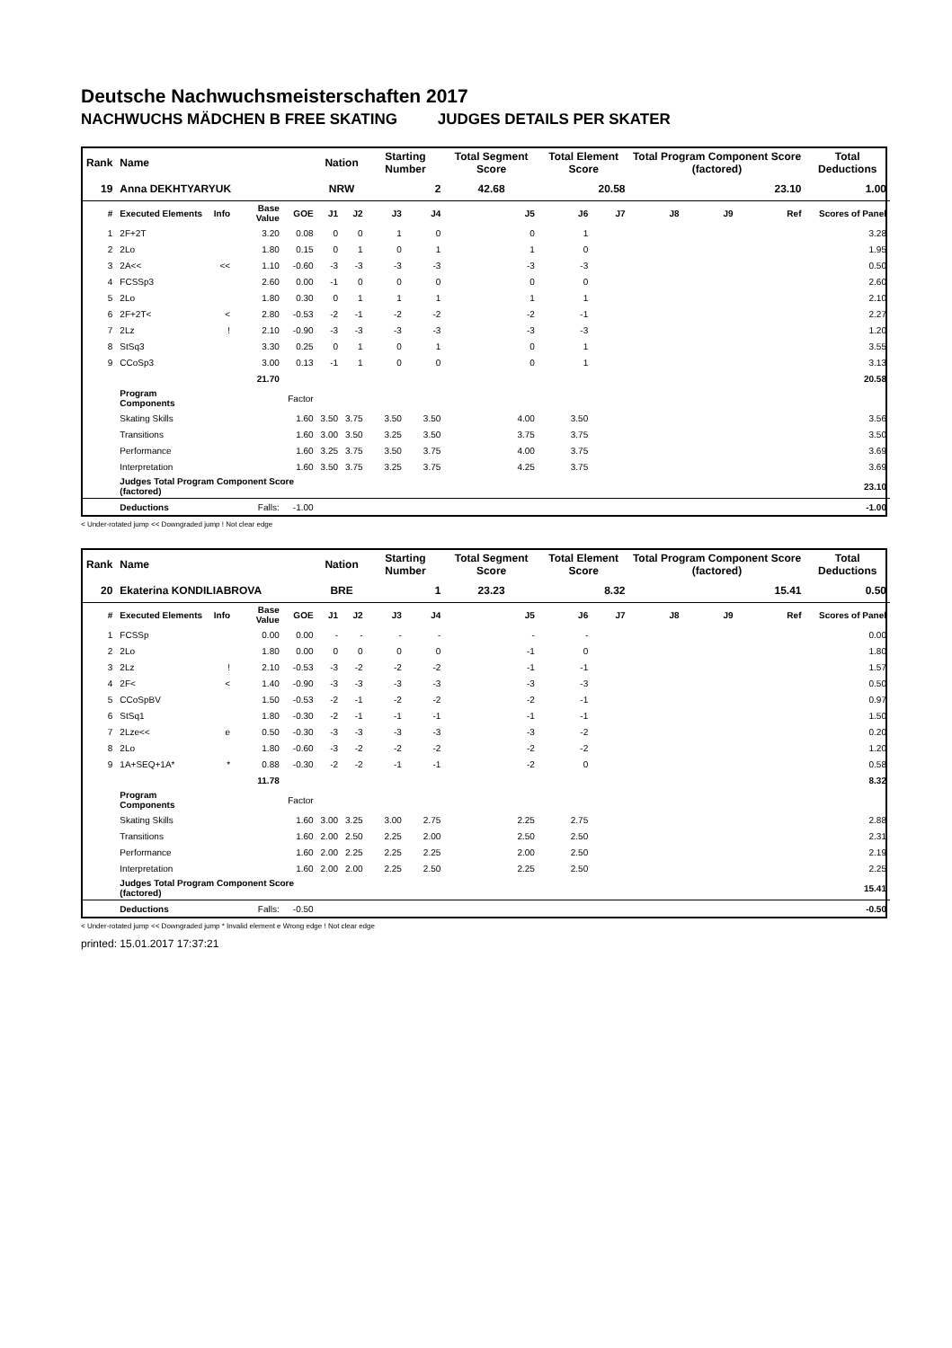Deutsche Nachwuchsmeisterschaften 2017
NACHWUCHS MÄDCHEN B FREE SKATING JUDGES DETAILS PER SKATER
| Rank | Name | | | | Nation | | Starting Number | | Total Segment Score | Total Element Score | | Total Program Component Score (factored) | | | Total Deductions |
| --- | --- | --- | --- | --- | --- | --- | --- | --- | --- | --- | --- | --- | --- | --- | --- |
| 19 | Anna DEKHTYARYUK | | | | NRW | | 2 | | 42.68 | 20.58 | | 23.10 | | | 1.00 |
| # | Executed Elements | Info | Base Value | GOE | J1 | J2 | J3 | J4 | J5 | J6 | J7 | J8 | J9 | Ref | Scores of Panel |
| 1 | 2F+2T | | 3.20 | 0.08 | 0 | 0 | 1 | 0 | 0 | 1 | | | | | 3.28 |
| 2 | 2Lo | | 1.80 | 0.15 | 0 | 1 | 0 | 1 | 1 | 0 | | | | | 1.95 |
| 3 | 2A<< | << | 1.10 | -0.60 | -3 | -3 | -3 | -3 | -3 | -3 | | | | | 0.50 |
| 4 | FCSSp3 | | 2.60 | 0.00 | -1 | 0 | 0 | 0 | 0 | 0 | | | | | 2.60 |
| 5 | 2Lo | | 1.80 | 0.30 | 0 | 1 | 1 | 1 | 1 | 1 | | | | | 2.10 |
| 6 | 2F+2T< | < | 2.80 | -0.53 | -2 | -1 | -2 | -2 | -2 | -1 | | | | | 2.27 |
| 7 | 2Lz | ! | 2.10 | -0.90 | -3 | -3 | -3 | -3 | -3 | -3 | | | | | 1.20 |
| 8 | StSq3 | | 3.30 | 0.25 | 0 | 1 | 0 | 1 | 0 | 1 | | | | | 3.55 |
| 9 | CCoSp3 | | 3.00 | 0.13 | -1 | 1 | 0 | 0 | 0 | 1 | | | | | 3.13 |
| | | | 21.70 | | | | | | | | | | | | 20.58 |
| | Program Components | | | Factor | | | | | | | | | | | |
| | Skating Skills | | | 1.60 | 3.50 | 3.75 | 3.50 | 3.50 | 4.00 | 3.50 | | | | | 3.56 |
| | Transitions | | | 1.60 | 3.00 | 3.50 | 3.25 | 3.50 | 3.75 | 3.75 | | | | | 3.50 |
| | Performance | | | 1.60 | 3.25 | 3.75 | 3.50 | 3.75 | 4.00 | 3.75 | | | | | 3.69 |
| | Interpretation | | | 1.60 | 3.50 | 3.75 | 3.25 | 3.75 | 4.25 | 3.75 | | | | | 3.69 |
| | Judges Total Program Component Score (factored) | | | | | | | | | | | | | | 23.10 |
| | Deductions | Falls: | | -1.00 | | | | | | | | | | | -1.00 |
< Under-rotated jump << Downgraded jump ! Not clear edge
| Rank | Name | | | | Nation | | Starting Number | | Total Segment Score | Total Element Score | | Total Program Component Score (factored) | | | Total Deductions |
| --- | --- | --- | --- | --- | --- | --- | --- | --- | --- | --- | --- | --- | --- | --- | --- |
| 20 | Ekaterina KONDILIABROVA | | | | BRE | | 1 | | 23.23 | 8.32 | | 15.41 | | | 0.50 |
| # | Executed Elements | Info | Base Value | GOE | J1 | J2 | J3 | J4 | J5 | J6 | J7 | J8 | J9 | Ref | Scores of Panel |
| 1 | FCSSp | | 0.00 | 0.00 | - | - | - | - | - | - | | | | | 0.00 |
| 2 | 2Lo | | 1.80 | 0.00 | 0 | 0 | 0 | 0 | -1 | 0 | | | | | 1.80 |
| 3 | 2Lz | ! | 2.10 | -0.53 | -3 | -2 | -2 | -2 | -1 | -1 | | | | | 1.57 |
| 4 | 2F< | < | 1.40 | -0.90 | -3 | -3 | -3 | -3 | -3 | -3 | | | | | 0.50 |
| 5 | CCoSpBV | | 1.50 | -0.53 | -2 | -1 | -2 | -2 | -2 | -1 | | | | | 0.97 |
| 6 | StSq1 | | 1.80 | -0.30 | -2 | -1 | -1 | -1 | -1 | -1 | | | | | 1.50 |
| 7 | 2Lze<< | e | 0.50 | -0.30 | -3 | -3 | -3 | -3 | -3 | -2 | | | | | 0.20 |
| 8 | 2Lo | | 1.80 | -0.60 | -3 | -2 | -2 | -2 | -2 | -2 | | | | | 1.20 |
| 9 | 1A+SEQ+1A* | * | 0.88 | -0.30 | -2 | -2 | -1 | -1 | -2 | 0 | | | | | 0.58 |
| | | | 11.78 | | | | | | | | | | | | 8.32 |
| | Program Components | | | Factor | | | | | | | | | | | |
| | Skating Skills | | | 1.60 | 3.00 | 3.25 | 3.00 | 2.75 | 2.25 | 2.75 | | | | | 2.88 |
| | Transitions | | | 1.60 | 2.00 | 2.50 | 2.25 | 2.00 | 2.50 | 2.50 | | | | | 2.31 |
| | Performance | | | 1.60 | 2.00 | 2.25 | 2.25 | 2.25 | 2.00 | 2.50 | | | | | 2.19 |
| | Interpretation | | | 1.60 | 2.00 | 2.00 | 2.25 | 2.50 | 2.25 | 2.50 | | | | | 2.25 |
| | Judges Total Program Component Score (factored) | | | | | | | | | | | | | | 15.41 |
| | Deductions | Falls: | | -0.50 | | | | | | | | | | | -0.50 |
< Under-rotated jump << Downgraded jump * Invalid element e Wrong edge ! Not clear edge
printed: 15.01.2017 17:37:21